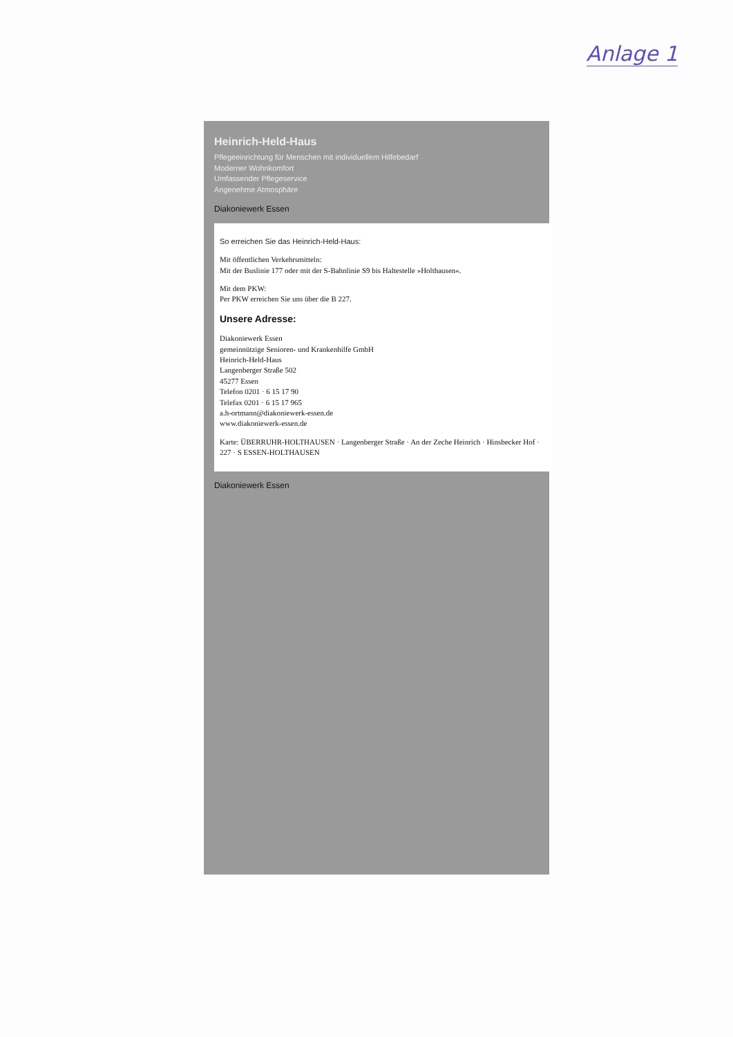Anlage 1
Heinrich-Held-Haus
Pflegeeinrichtung für Menschen mit individuellem Hilfebedarf
Moderner Wohnkomfort
Umfassender Pflegeservice
Angenehme Atmosphäre
Diakoniewerk Essen
So erreichen Sie das Heinrich-Held-Haus:
Mit öffentlichen Verkehrsmitteln:
Mit der Buslinie 177 oder mit der S-Bahnlinie S9 bis Haltestelle »Holthausen«.
Mit dem PKW:
Per PKW erreichen Sie uns über die B 227.
Unsere Adresse:
Diakoniewerk Essen
gemeinnützige Senioren- und Krankenhilfe GmbH
Heinrich-Held-Haus
Langenberger Straße 502
45277 Essen
Telefon 0201 · 6 15 17 90
Telefax 0201 · 6 15 17 965
a.h-ortmann@diakoniewerk-essen.de
www.diakoniewerk-essen.de
Karte: ÜBERRUHR-HOLTHAUSEN · Langenberger Straße · An der Zeche Heinrich · Hinsbecker Hof · 227 · S ESSEN-HOLTHAUSEN
Diakoniewerk Essen